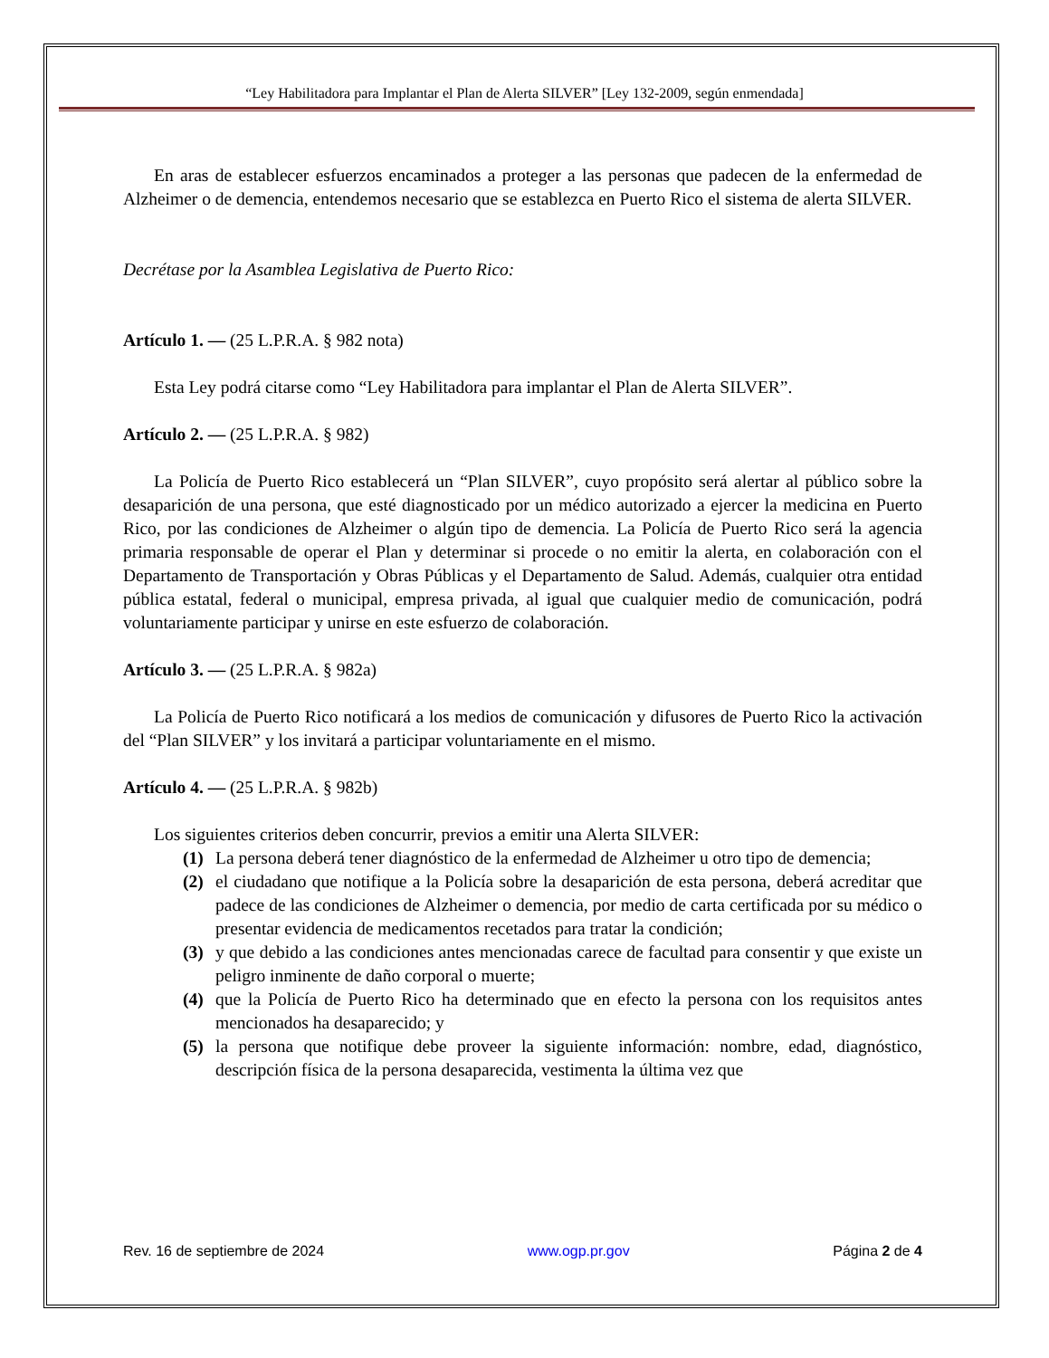“Ley Habilitadora para Implantar el Plan de Alerta SILVER” [Ley 132-2009, según enmendada]
En aras de establecer esfuerzos encaminados a proteger a las personas que padecen de la enfermedad de Alzheimer o de demencia, entendemos necesario que se establezca en Puerto Rico el sistema de alerta SILVER.
Decrétase por la Asamblea Legislativa de Puerto Rico:
Artículo 1. — (25 L.P.R.A. § 982 nota)
Esta Ley podrá citarse como “Ley Habilitadora para implantar el Plan de Alerta SILVER”.
Artículo 2. — (25 L.P.R.A. § 982)
La Policía de Puerto Rico establecerá un “Plan SILVER”, cuyo propósito será alertar al público sobre la desaparición de una persona, que esté diagnosticado por un médico autorizado a ejercer la medicina en Puerto Rico, por las condiciones de Alzheimer o algún tipo de demencia. La Policía de Puerto Rico será la agencia primaria responsable de operar el Plan y determinar si procede o no emitir la alerta, en colaboración con el Departamento de Transportación y Obras Públicas y el Departamento de Salud. Además, cualquier otra entidad pública estatal, federal o municipal, empresa privada, al igual que cualquier medio de comunicación, podrá voluntariamente participar y unirse en este esfuerzo de colaboración.
Artículo 3. — (25 L.P.R.A. § 982a)
La Policía de Puerto Rico notificará a los medios de comunicación y difusores de Puerto Rico la activación del “Plan SILVER” y los invitará a participar voluntariamente en el mismo.
Artículo 4. — (25 L.P.R.A. § 982b)
Los siguientes criterios deben concurrir, previos a emitir una Alerta SILVER:
(1) La persona deberá tener diagnóstico de la enfermedad de Alzheimer u otro tipo de demencia;
(2) el ciudadano que notifique a la Policía sobre la desaparición de esta persona, deberá acreditar que padece de las condiciones de Alzheimer o demencia, por medio de carta certificada por su médico o presentar evidencia de medicamentos recetados para tratar la condición;
(3) y que debido a las condiciones antes mencionadas carece de facultad para consentir y que existe un peligro inminente de daño corporal o muerte;
(4) que la Policía de Puerto Rico ha determinado que en efecto la persona con los requisitos antes mencionados ha desaparecido; y
(5) la persona que notifique debe proveer la siguiente información: nombre, edad, diagnóstico, descripción física de la persona desaparecida, vestimenta la última vez que
Rev. 16 de septiembre de 2024 www.ogp.pr.gov Página 2 de 4